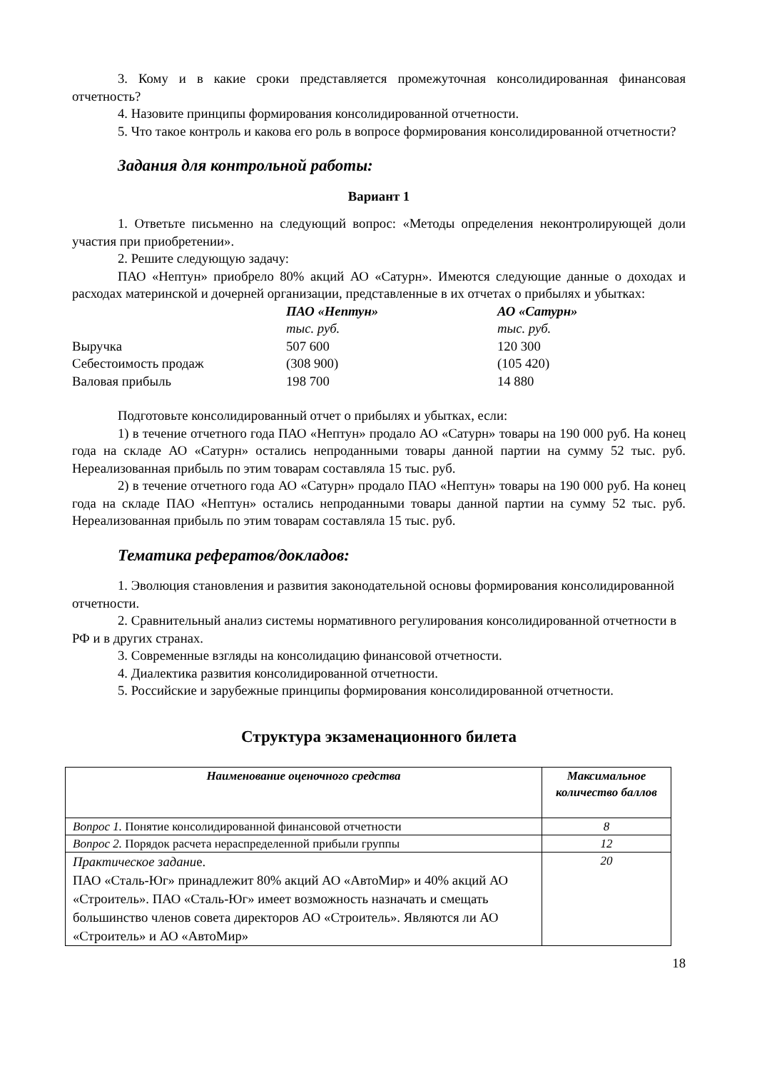3. Кому и в какие сроки представляется промежуточная консолидированная финансовая отчетность?
4. Назовите принципы формирования консолидированной отчетности.
5. Что такое контроль и какова его роль в вопросе формирования консолидированной отчетности?
Задания для контрольной работы:
Вариант 1
1. Ответьте письменно на следующий вопрос: «Методы определения неконтролирующей доли участия при приобретении».
2. Решите следующую задачу:
ПАО «Нептун» приобрело 80% акций АО «Сатурн». Имеются следующие данные о доходах и расходах материнской и дочерней организации, представленные в их отчетах о прибылях и убытках:
| | ПАО «Нептун» | АО «Сатурн» |
| | тыс. руб. | тыс. руб. |
| Выручка | 507 600 | 120 300 |
| Себестоимость продаж | (308 900) | (105 420) |
| Валовая прибыль | 198 700 | 14 880 |
Подготовьте консолидированный отчет о прибылях и убытках, если:
1) в течение отчетного года ПАО «Нептун» продало АО «Сатурн» товары на 190 000 руб. На конец года на складе АО «Сатурн» остались непроданными товары данной партии на сумму 52 тыс. руб. Нереализованная прибыль по этим товарам составляла 15 тыс. руб.
2) в течение отчетного года АО «Сатурн» продало ПАО «Нептун» товары на 190 000 руб. На конец года на складе ПАО «Нептун» остались непроданными товары данной партии на сумму 52 тыс. руб. Нереализованная прибыль по этим товарам составляла 15 тыс. руб.
Тематика рефератов/докладов:
1. Эволюция становления и развития законодательной основы формирования консолидированной отчетности.
2. Сравнительный анализ системы нормативного регулирования консолидированной отчетности в РФ и в других странах.
3. Современные взгляды на консолидацию финансовой отчетности.
4. Диалектика развития консолидированной отчетности.
5. Российские и зарубежные принципы формирования консолидированной отчетности.
Структура экзаменационного билета
| Наименование оценочного средства | Максимальное количество баллов |
| --- | --- |
| Вопрос 1. Понятие консолидированной финансовой отчетности | 8 |
| Вопрос 2. Порядок расчета нераспределенной прибыли группы | 12 |
| Практическое задани е. ПАО «Сталь-Юг» принадлежит 80% акций АО «АвтоМир» и 40% акций АО «Строитель». ПАО «Сталь-Юг» имеет возможность назначать и смещать большинство членов совета директоров АО «Строитель». Являются ли АО «Строитель» и АО «АвтоМир» | 20 |
18